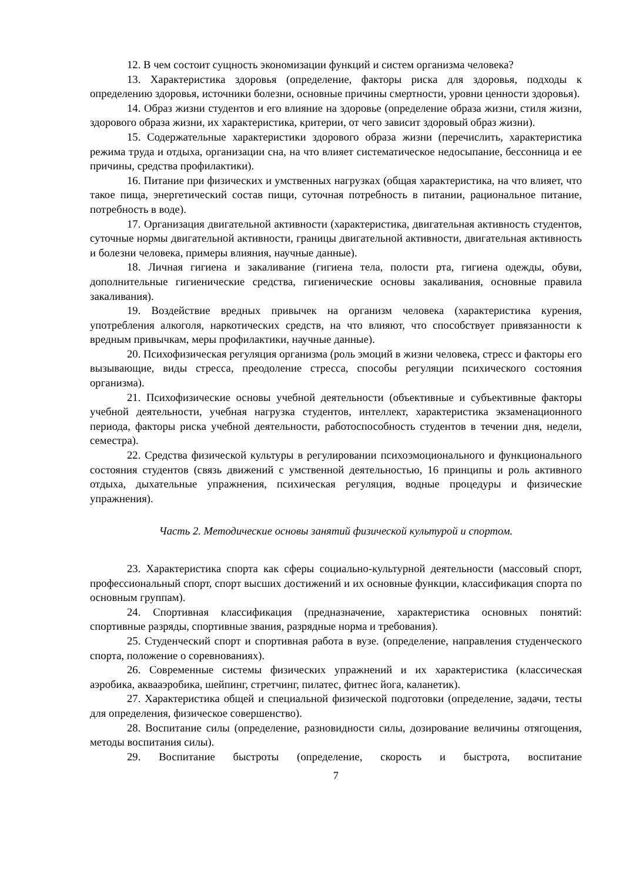12. В чем состоит сущность экономизации функций и систем организма человека?
13. Характеристика здоровья (определение, факторы риска для здоровья, подходы к определению здоровья, источники болезни, основные причины смертности, уровни ценности здоровья).
14. Образ жизни студентов и его влияние на здоровье (определение образа жизни, стиля жизни, здорового образа жизни, их характеристика, критерии, от чего зависит здоровый образ жизни).
15. Содержательные характеристики здорового образа жизни (перечислить, характеристика режима труда и отдыха, организации сна, на что влияет систематическое недосыпание, бессонница и ее причины, средства профилактики).
16. Питание при физических и умственных нагрузках (общая характеристика, на что влияет, что такое пища, энергетический состав пищи, суточная потребность в питании, рациональное питание, потребность в воде).
17. Организация двигательной активности (характеристика, двигательная активность студентов, суточные нормы двигательной активности, границы двигательной активности, двигательная активность и болезни человека, примеры влияния, научные данные).
18. Личная гигиена и закаливание (гигиена тела, полости рта, гигиена одежды, обуви, дополнительные гигиенические средства, гигиенические основы закаливания, основные правила закаливания).
19. Воздействие вредных привычек на организм человека (характеристика курения, употребления алкоголя, наркотических средств, на что влияют, что способствует привязанности к вредным привычкам, меры профилактики, научные данные).
20. Психофизическая регуляция организма (роль эмоций в жизни человека, стресс и факторы его вызывающие, виды стресса, преодоление стресса, способы регуляции психического состояния организма).
21. Психофизические основы учебной деятельности (объективные и субъективные факторы учебной деятельности, учебная нагрузка студентов, интеллект, характеристика экзаменационного периода, факторы риска учебной деятельности, работоспособность студентов в течении дня, недели, семестра).
22. Средства физической культуры в регулировании психоэмоционального и функционального состояния студентов (связь движений с умственной деятельностью, 16 принципы и роль активного отдыха, дыхательные упражнения, психическая регуляция, водные процедуры и физические упражнения).
Часть 2. Методические основы занятий физической культурой и спортом.
23. Характеристика спорта как сферы социально-культурной деятельности (массовый спорт, профессиональный спорт, спорт высших достижений и их основные функции, классификация спорта по основным группам).
24. Спортивная классификация (предназначение, характеристика основных понятий: спортивные разряды, спортивные звания, разрядные норма и требования).
25. Студенческий спорт и спортивная работа в вузе. (определение, направления студенческого спорта, положение о соревнованиях).
26. Современные системы физических упражнений и их характеристика (классическая аэробика, аквааэробика, шейпинг, стретчинг, пилатес, фитнес йога, каланетик).
27. Характеристика общей и специальной физической подготовки (определение, задачи, тесты для определения, физическое совершенство).
28. Воспитание силы (определение, разновидности силы, дозирование величины отягощения, методы воспитания силы).
29. Воспитание быстроты (определение, скорость и быстрота, воспитание
7